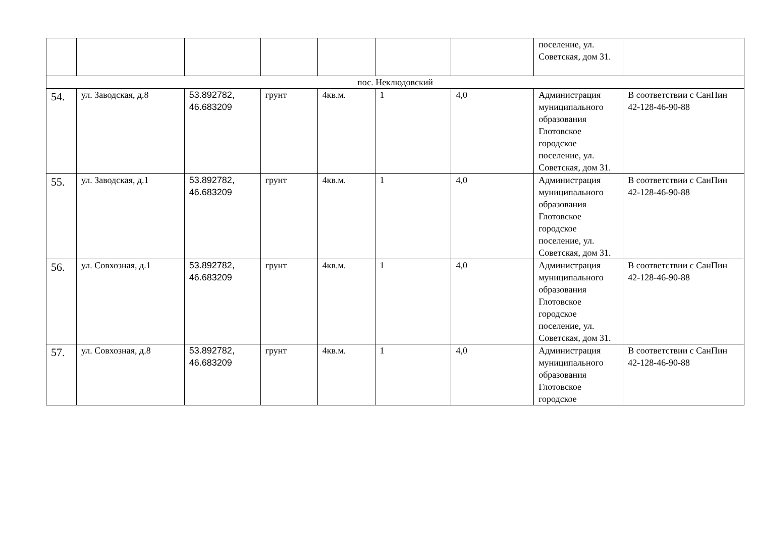| | | | | | | | поселение, ул. Советская, дом 31. | |
| пос. Неклюдовский | | | | | | | | |
| 54. | ул. Заводская, д.8 | 53.892782, 46.683209 | грунт | 4кв.м. | 1 | 4,0 | Администрация муниципального образования Глотовское городское поселение, ул. Советская, дом 31. | В соответствии с СанПин 42-128-46-90-88 |
| 55. | ул. Заводская, д.1 | 53.892782, 46.683209 | грунт | 4кв.м. | 1 | 4,0 | Администрация муниципального образования Глотовское городское поселение, ул. Советская, дом 31. | В соответствии с СанПин 42-128-46-90-88 |
| 56. | ул. Совхозная, д.1 | 53.892782, 46.683209 | грунт | 4кв.м. | 1 | 4,0 | Администрация муниципального образования Глотовское городское поселение, ул. Советская, дом 31. | В соответствии с СанПин 42-128-46-90-88 |
| 57. | ул. Совхозная, д.8 | 53.892782, 46.683209 | грунт | 4кв.м. | 1 | 4,0 | Администрация муниципального образования Глотовское городское | В соответствии с СанПин 42-128-46-90-88 |